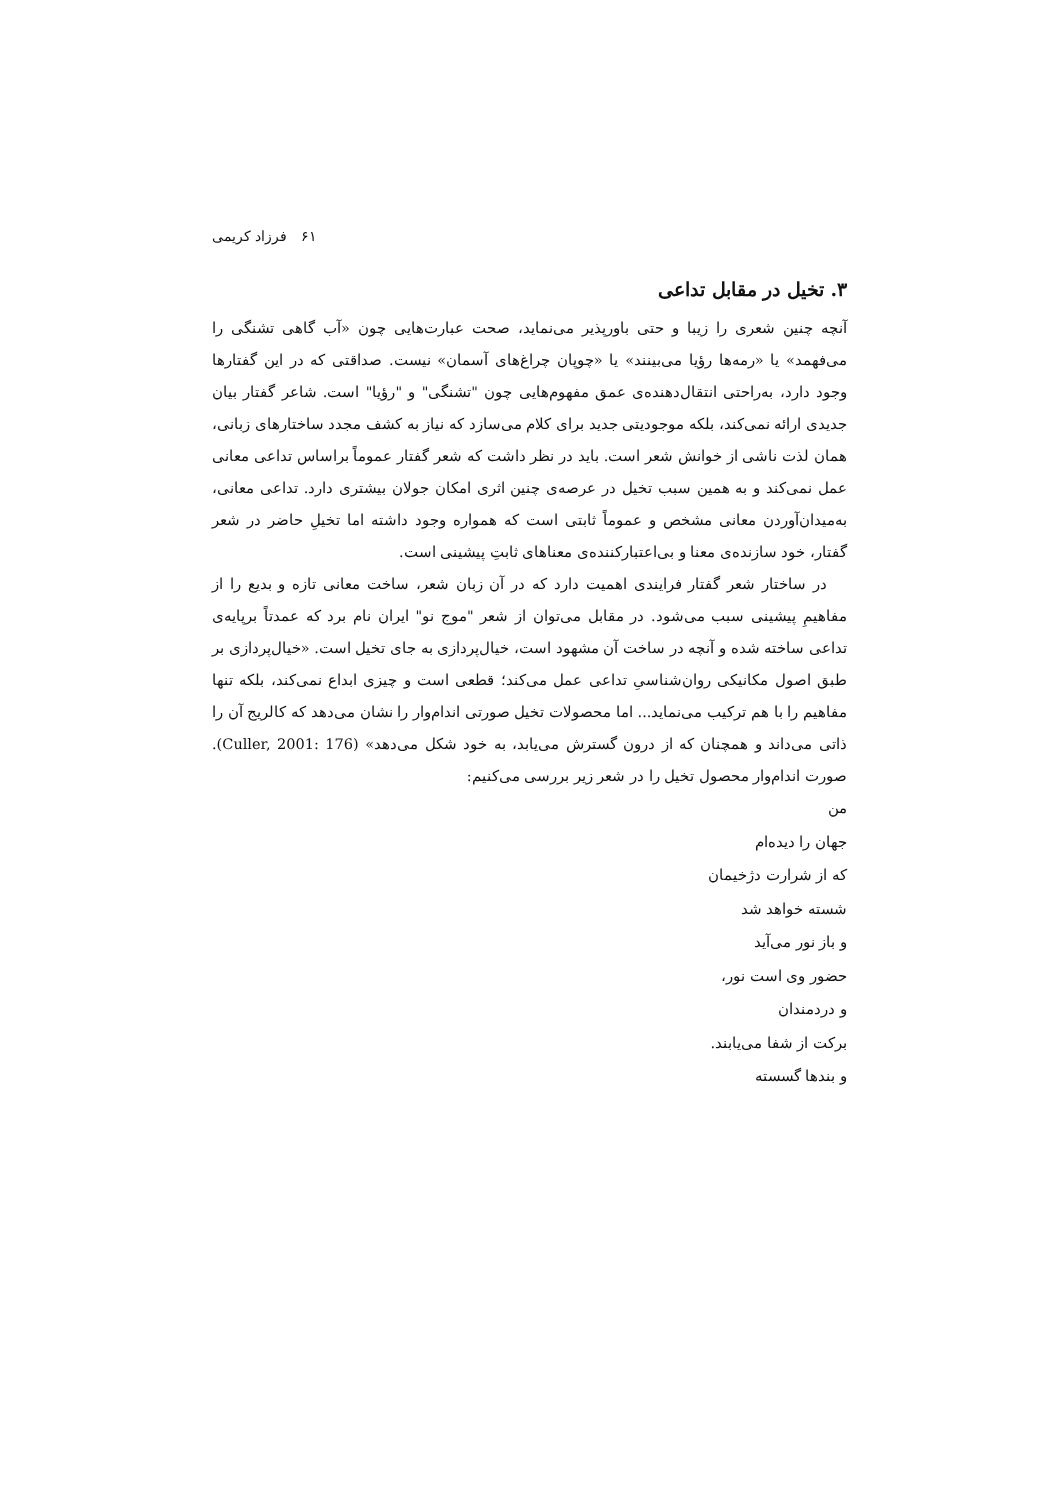۶۱ فرزاد کریمی
۳. تخیل در مقابل تداعی
آنچه چنین شعری را زیبا و حتی باورپذیر می‌نماید، صحت عبارت‌هایی چون «آب گاهی تشنگی را می‌فهمد» یا «رمه‌ها رؤیا می‌بینند» یا «چوپان چراغ‌های آسمان» نیست. صداقتی که در این گفتارها وجود دارد، به‌راحتی انتقال‌دهنده‌ی عمق مفهوم‌هایی چون "تشنگی" و "رؤیا" است. شاعر گفتار بیان جدیدی ارائه نمی‌کند، بلکه موجودیتی جدید برای کلام می‌سازد که نیاز به کشف مجدد ساختارهای زبانی، همان لذت ناشی از خوانش شعر است. باید در نظر داشت که شعر گفتار عموماً براساس تداعی معانی عمل نمی‌کند و به همین سبب تخیل در عرصه‌ی چنین اثری امکان جولان بیشتری دارد. تداعی معانی، به‌میدان‌آوردن معانی مشخص و عموماً ثابتی است که همواره وجود داشته اما تخیلِ حاضر در شعر گفتار، خود سازنده‌ی معنا و بی‌اعتبارکننده‌ی معناهای ثابتِ پیشینی است.
در ساختار شعر گفتار فرایندی اهمیت دارد که در آن زبان شعر، ساخت معانی تازه و بدیع را از مفاهیمِ پیشینی سبب می‌شود. در مقابل می‌توان از شعر "موج نو" ایران نام برد که عمدتاً برپایه‌ی تداعی ساخته شده و آنچه در ساخت آن مشهود است، خیال‌پردازی به جای تخیل است. «خیال‌پردازی بر طبق اصول مکانیکی روان‌شناسیِ تداعی عمل می‌کند؛ قطعی است و چیزی ابداع نمی‌کند، بلکه تنها مفاهیم را با هم ترکیب می‌نماید... اما محصولات تخیل صورتی اندام‌وار را نشان می‌دهد که کالریج آن را ذاتی می‌داند و همچنان که از درون گسترش می‌یابد، به خود شکل می‌دهد» (Culler, 2001: 176). صورت اندام‌وار محصول تخیل را در شعر زیر بررسی می‌کنیم:
من
جهان را دیده‌ام
که از شرارت دژخیمان
شسته خواهد شد
و باز نور می‌آید
حضور وی است نور،
و دردمندان
برکت از شفا می‌یابند.
و بندها گسسته